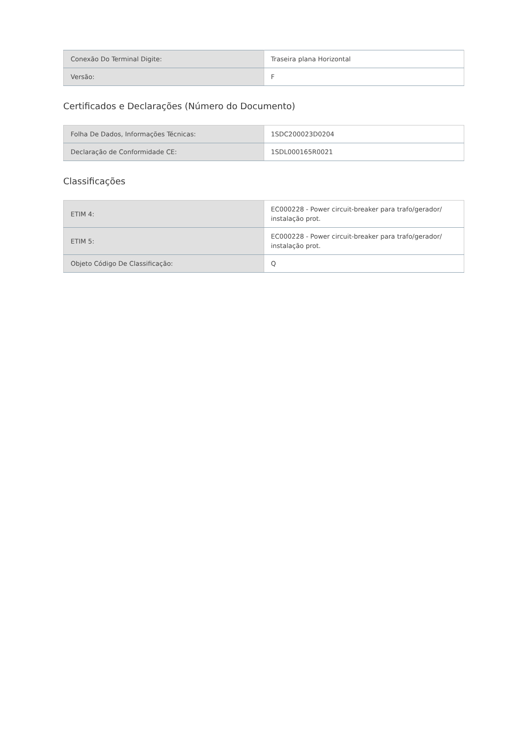| Conexão Do Terminal Digite: | Traseira plana Horizontal |
| Versão: | F |
Certificados e Declarações (Número do Documento)
| Folha De Dados, Informações Técnicas: | 1SDC200023D0204 |
| Declaração de Conformidade CE: | 1SDL000165R0021 |
Classificações
| ETIM 4: | EC000228 - Power circuit-breaker para trafo/gerador/ instalação prot. |
| ETIM 5: | EC000228 - Power circuit-breaker para trafo/gerador/ instalação prot. |
| Objeto Código De Classificação: | Q |